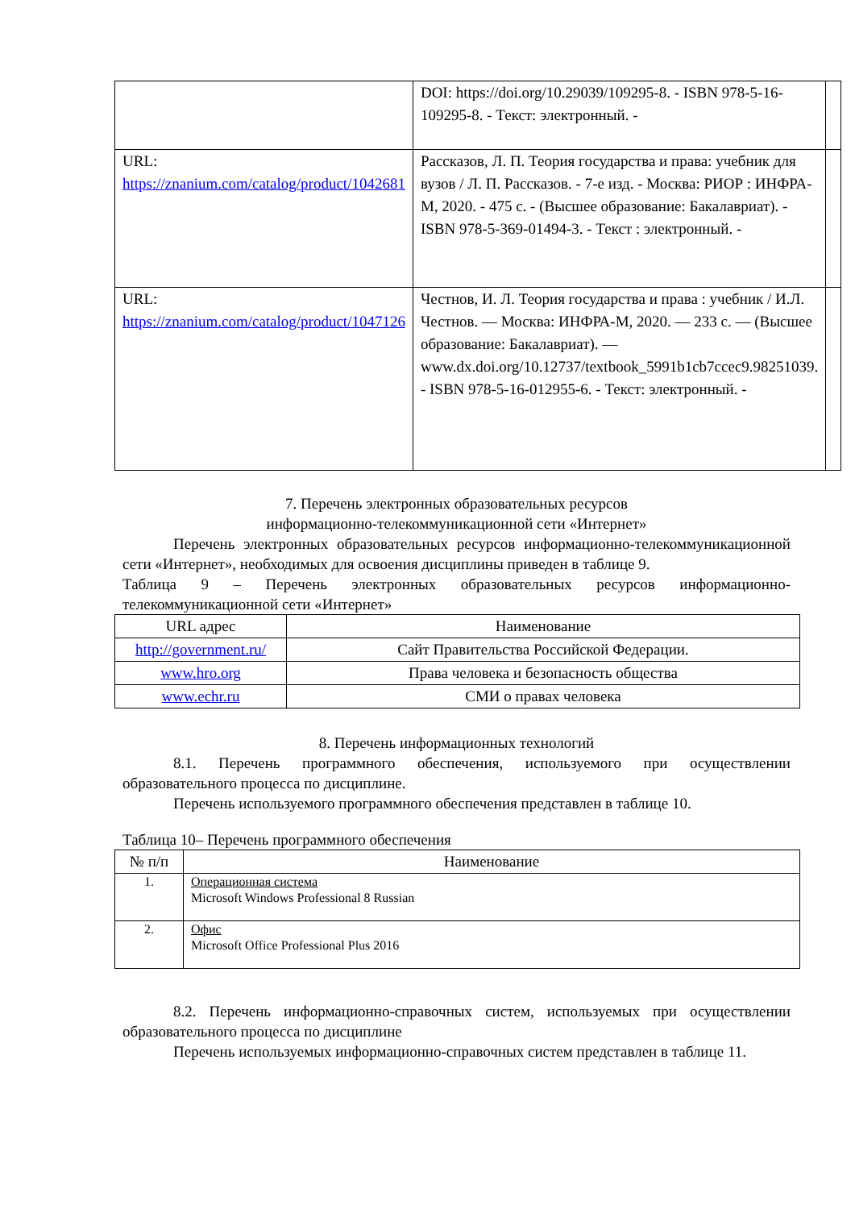| | DOI: https://doi.org/10.29039/109295-8. - ISBN 978-5-16-109295-8. - Текст: электронный. - | |
| URL: https://znanium.com/catalog/product/1042681 | Рассказов, Л. П. Теория государства и права: учебник для вузов / Л. П. Рассказов. - 7-е изд. - Москва: РИОР : ИНФРА-М, 2020. - 475 с. - (Высшее образование: Бакалавриат). - ISBN 978-5-369-01494-3. - Текст : электронный. - | |
| URL: https://znanium.com/catalog/product/1047126 | Честнов, И. Л. Теория государства и права : учебник / И.Л. Честнов. — Москва: ИНФРА-М, 2020. — 233 с. — (Высшее образование: Бакалавриат). — www.dx.doi.org/10.12737/textbook_5991b1cb7ccec9.98251039. - ISBN 978-5-16-012955-6. - Текст: электронный. - | |
7. Перечень электронных образовательных ресурсов
информационно-телекоммуникационной сети «Интернет»
Перечень электронных образовательных ресурсов информационно-телекоммуникационной сети «Интернет», необходимых для освоения дисциплины приведен в таблице 9.
Таблица 9 – Перечень электронных образовательных ресурсов информационно-телекоммуникационной сети «Интернет»
| URL адрес | Наименование |
| --- | --- |
| http://government.ru/ | Сайт Правительства Российской Федерации. |
| www.hro.org | Права человека и безопасность общества |
| www.echr.ru | СМИ о правах человека |
8. Перечень информационных технологий
8.1. Перечень программного обеспечения, используемого при осуществлении образовательного процесса по дисциплине.
Перечень используемого программного обеспечения представлен в таблице 10.
Таблица 10– Перечень программного обеспечения
| № п/п | Наименование |
| --- | --- |
| 1. | Операционная система Microsoft Windows Professional 8 Russian |
| 2. | Офис Microsoft Office Professional Plus 2016 |
8.2. Перечень информационно-справочных систем, используемых при осуществлении образовательного процесса по дисциплине
Перечень используемых информационно-справочных систем представлен в таблице 11.